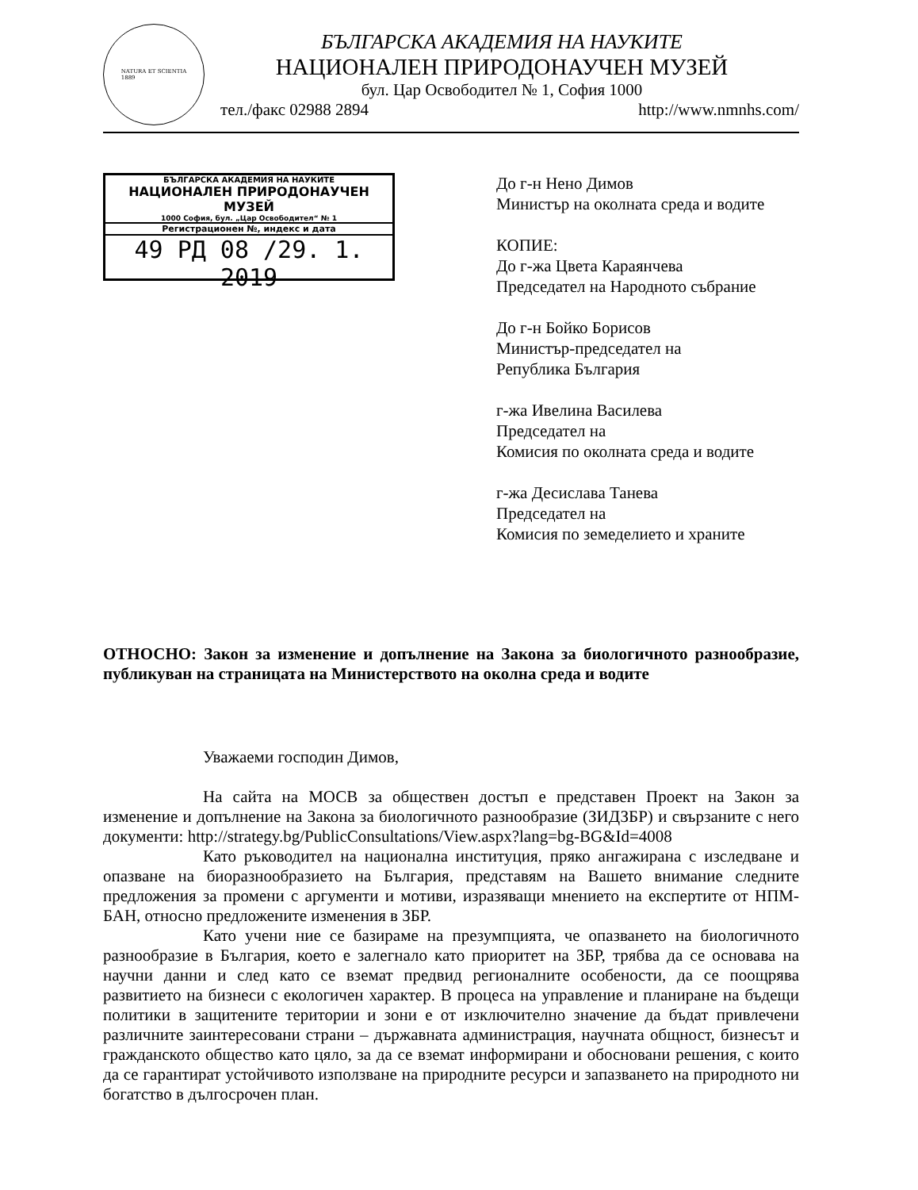NATURA ET SCIENTIA
1889
БЪЛГАРСКА АКАДЕМИЯ НА НАУКИТЕ
НАЦИОНАЛЕН ПРИРОДОНАУЧЕН МУЗЕЙ
бул. Цар Освободител № 1, София 1000
тел./факс 02988 2894 http://www.nmnhs.com/
БЪЛГАРСКА АКАДЕМИЯ НА НАУКИТЕ
НАЦИОНАЛЕН ПРИРОДОНАУЧЕН МУЗЕЙ
1000 София, бул. „Цар Освободител“ № 1
Регистрационен №, индекс и дата
49 РД 08 /29. 1. 2019
До г-н Нено Димов
Министър на околната среда и водите
КОПИЕ:
До г-жа Цвета Караянчева
Председател на Народното събрание
До г-н Бойко Борисов
Министър-председател на
Република България
г-жа Ивелина Василева
Председател на
Комисия по околната среда и водите
г-жа Десислава Танева
Председател на
Комисия по земеделието и храните
ОТНОСНО: Закон за изменение и допълнение на Закона за биологичното разнообразие, публикуван на страницата на Министерството на околна среда и водите
Уважаеми господин Димов,
На сайта на МОСВ за обществен достъп е представен Проект на Закон за изменение и допълнение на Закона за биологичното разнообразие (ЗИДЗБР) и свързаните с него документи: http://strategy.bg/PublicConsultations/View.aspx?lang=bg-BG&Id=4008
Като ръководител на национална институция, пряко ангажирана с изследване и опазване на биоразнообразието на България, представям на Вашето внимание следните предложения за промени с аргументи и мотиви, изразяващи мнението на експертите от НПМ-БАН, относно предложените изменения в ЗБР.
Като учени ние се базираме на презумпцията, че опазването на биологичното разнообразие в България, което е залегнало като приоритет на ЗБР, трябва да се основава на научни данни и след като се вземат предвид регионалните особености, да се поощрява развитието на бизнеси с екологичен характер. В процеса на управление и планиране на бъдещи политики в защитените територии и зони е от изключително значение да бъдат привлечени различните заинтересовани страни – държавната администрация, научната общност, бизнесът и гражданското общество като цяло, за да се вземат информирани и обосновани решения, с които да се гарантират устойчивото използване на природните ресурси и запазването на природното ни богатство в дългосрочен план.